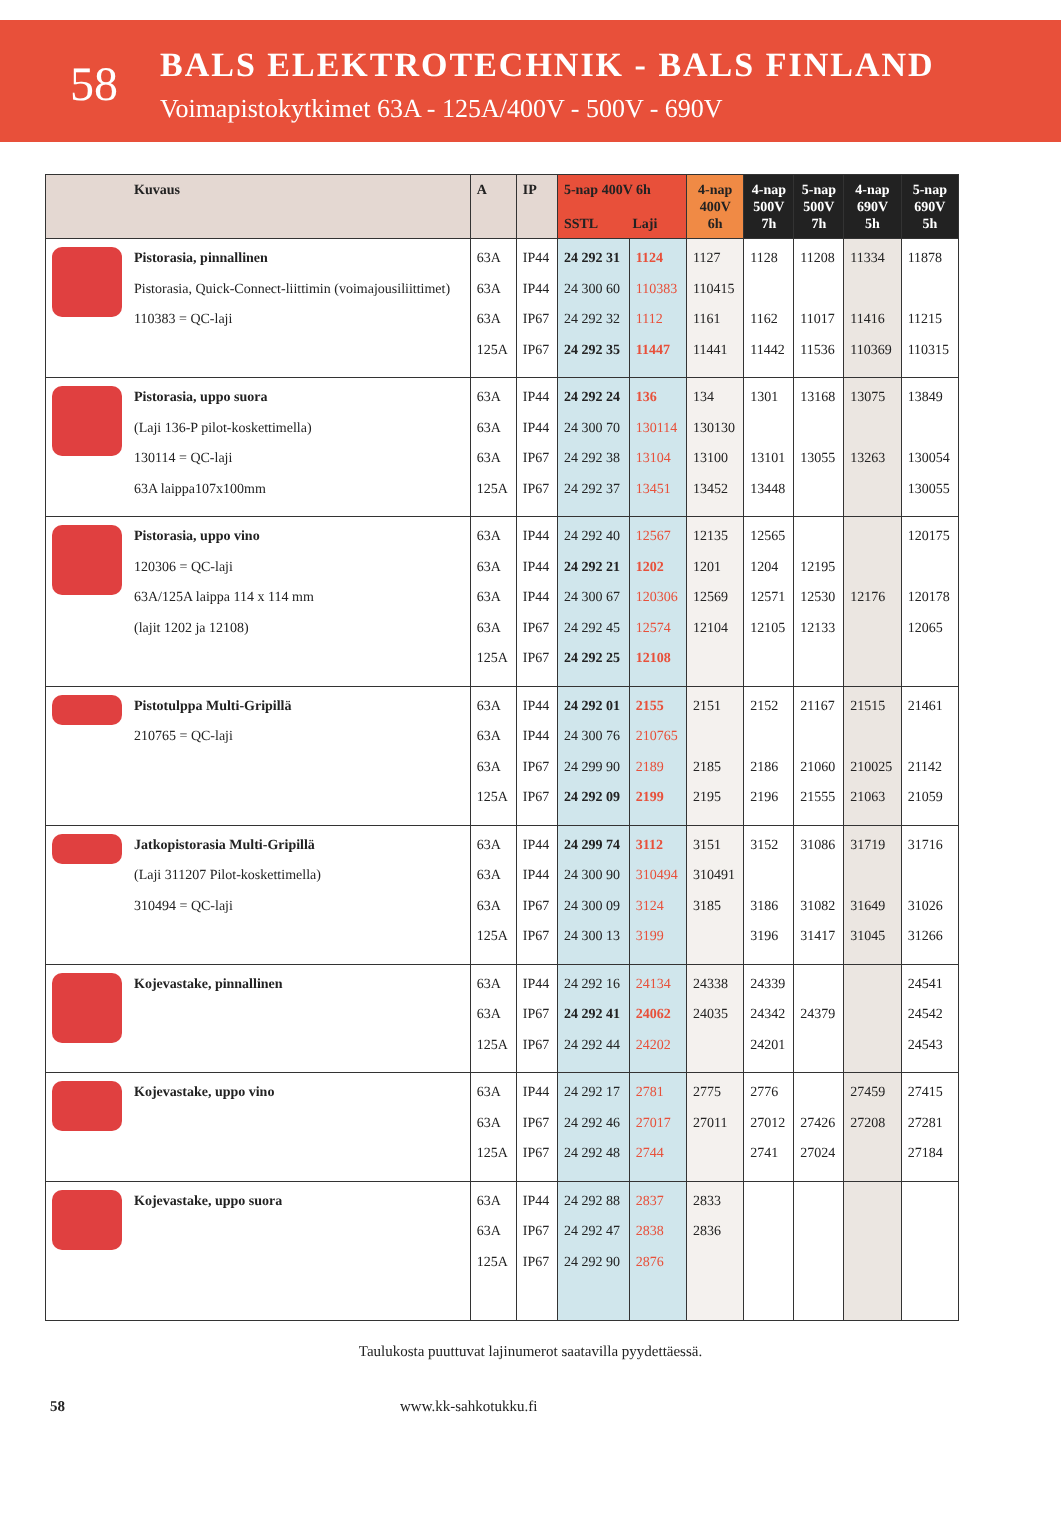58
BALS ELEKTROTECHNIK - BALS FINLAND
Voimapistokytkimet 63A - 125A/400V - 500V - 690V
| | Kuvaus | A | IP | 5-nap 400V 6h SSTL Laji | | 4-nap 400V 6h | 4-nap 500V 7h | 5-nap 500V 7h | 4-nap 690V 5h | 5-nap 690V 5h |
| --- | --- | --- | --- | --- | --- | --- | --- | --- | --- | --- |
| | Pistorasia, pinnallinen Pistorasia, Quick-Connect-liittimin (voimajousiliittimet) 110383 = QC-laji | 63A 63A 63A 125A | IP44 IP44 IP67 IP67 | 24 292 31 24 300 60 24 292 32 24 292 35 | 1124 110383 1112 11447 | 1127 110415 1161 11441 | 1128 1162 11442 | 11208 11017 11536 | 11334 11416 110369 | 11878 11215 110315 |
| | Pistorasia, uppo suora (Laji 136-P pilot-koskettimella) 130114 = QC-laji 63A laippa107x100mm | 63A 63A 63A 125A | IP44 IP44 IP67 IP67 | 24 292 24 24 300 70 24 292 38 24 292 37 | 136 130114 13104 13451 | 134 130130 13100 13452 | 1301 13101 13448 | 13168 13055 | 13075 13263 | 13849 130054 130055 |
| | Pistorasia, uppo vino 120306 = QC-laji 63A/125A laippa 114 x 114 mm (lajit 1202 ja 12108) | 63A 63A 63A 63A 125A | IP44 IP44 IP44 IP67 IP67 | 24 292 40 24 292 21 24 300 67 24 292 45 24 292 25 | 12567 1202 120306 12574 12108 | 12135 1201 12569 12104 | 12565 1204 12571 12105 | 12195 12530 12133 | 12176 | 120175 120178 12065 |
| | Pistotulppa Multi-Gripillä 210765 = QC-laji | 63A 63A 63A 125A | IP44 IP44 IP67 IP67 | 24 292 01 24 300 76 24 299 90 24 292 09 | 2155 210765 2189 2199 | 2151 2185 2195 | 2152 2186 2196 | 21167 21060 21555 | 21515 210025 21063 | 21461 21142 21059 |
| | Jatkopistorasia Multi-Gripillä (Laji 311207 Pilot-koskettimella) 310494 = QC-laji | 63A 63A 63A 125A | IP44 IP44 IP67 IP67 | 24 299 74 24 300 90 24 300 09 24 300 13 | 3112 310494 3124 3199 | 3151 310491 3185 | 3152 3186 3196 | 31086 31082 31417 | 31719 31649 31045 | 31716 31026 31266 |
| | Kojevastake, pinnallinen | 63A 63A 125A | IP44 IP67 IP67 | 24 292 16 24 292 41 24 292 44 | 24134 24062 24202 | 24338 24035 | 24339 24342 24201 | 24379 | | 24541 24542 24543 |
| | Kojevastake, uppo vino | 63A 63A 125A | IP44 IP67 IP67 | 24 292 17 24 292 46 24 292 48 | 2781 27017 2744 | 2775 27011 | 2776 27012 2741 | 27426 27024 | 27459 27208 | 27415 27281 27184 |
| | Kojevastake, uppo suora | 63A 63A 125A | IP44 IP67 IP67 | 24 292 88 24 292 47 24 292 90 | 2837 2838 2876 | 2833 2836 | | | | |
Taulukosta puuttuvat lajinumerot saatavilla pyydettäessä.
58 www.kk-sahkotukku.fi